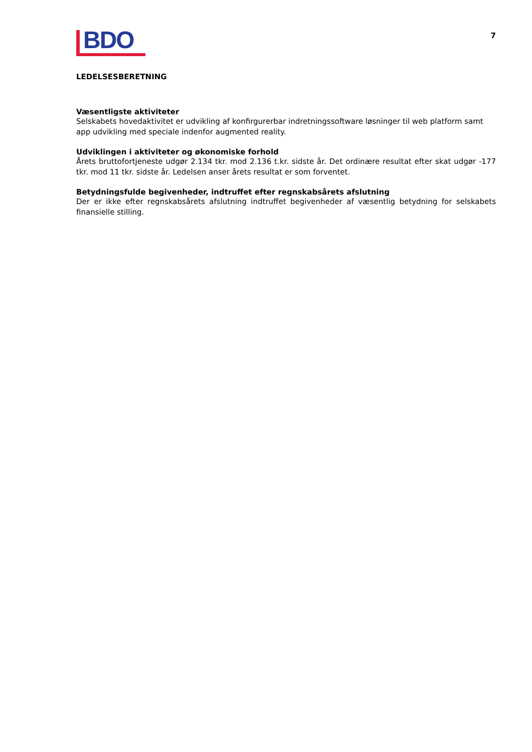BDO
7
LEDELSESBERETNING
Væsentligste aktiviteter
Selskabets hovedaktivitet er udvikling af konfirgurerbar indretningssoftware løsninger til web platform samt app udvikling med speciale indenfor augmented reality.
Udviklingen i aktiviteter og økonomiske forhold
Årets bruttofortjeneste udgør 2.134 tkr. mod 2.136 t.kr. sidste år. Det ordinære resultat efter skat udgør -177 tkr. mod 11 tkr. sidste år. Ledelsen anser årets resultat er som forventet.
Betydningsfulde begivenheder, indtruffet efter regnskabsårets afslutning
Der er ikke efter regnskabsårets afslutning indtruffet begivenheder af væsentlig betydning for selskabets finansielle stilling.